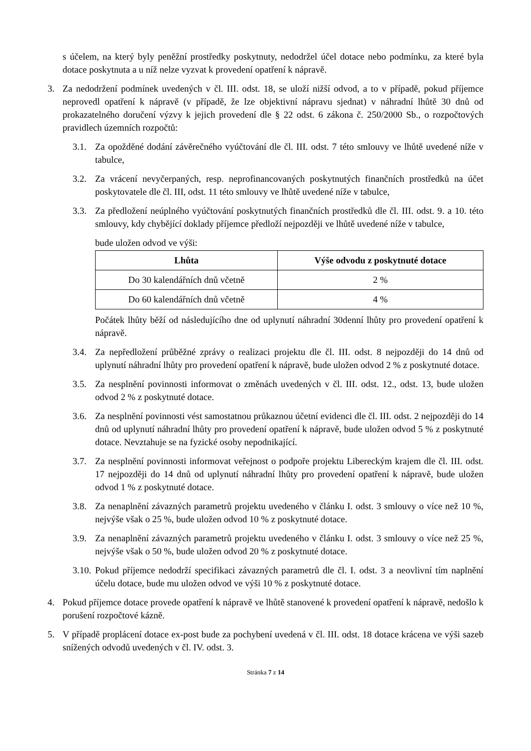s účelem, na který byly peněžní prostředky poskytnuty, nedodržel účel dotace nebo podmínku, za které byla dotace poskytnuta a u níž nelze vyzvat k provedení opatření k nápravě.
3. Za nedodržení podmínek uvedených v čl. III. odst. 18, se uloží nižší odvod, a to v případě, pokud příjemce neprovedl opatření k nápravě (v případě, že lze objektivní nápravu sjednat) v náhradní lhůtě 30 dnů od prokazatelného doručení výzvy k jejich provedení dle § 22 odst. 6 zákona č. 250/2000 Sb., o rozpočtových pravidlech územních rozpočtů:
3.1. Za opožděné dodání závěrečného vyúčtování dle čl. III. odst. 7 této smlouvy ve lhůtě uvedené níže v tabulce,
3.2. Za vrácení nevyčerpaných, resp. neprofinancovaných poskytnutých finančních prostředků na účet poskytovatele dle čl. III, odst. 11 této smlouvy ve lhůtě uvedené níže v tabulce,
3.3. Za předložení neúplného vyúčtování poskytnutých finančních prostředků dle čl. III. odst. 9. a 10. této smlouvy, kdy chybějící doklady příjemce předloží nejpozději ve lhůtě uvedené níže v tabulce,
bude uložen odvod ve výši:
| Lhůta | Výše odvodu z poskytnuté dotace |
| --- | --- |
| Do 30 kalendářních dnů včetně | 2 % |
| Do 60 kalendářních dnů včetně | 4 % |
Počátek lhůty běží od následujícího dne od uplynutí náhradní 30denní lhůty pro provedení opatření k nápravě.
3.4. Za nepředložení průběžné zprávy o realizaci projektu dle čl. III. odst. 8 nejpozději do 14 dnů od uplynutí náhradní lhůty pro provedení opatření k nápravě, bude uložen odvod 2 % z poskytnuté dotace.
3.5. Za nesplnění povinnosti informovat o změnách uvedených v čl. III. odst. 12., odst. 13, bude uložen odvod 2 % z poskytnuté dotace.
3.6. Za nesplnění povinnosti vést samostatnou průkaznou účetní evidenci dle čl. III. odst. 2 nejpozději do 14 dnů od uplynutí náhradní lhůty pro provedení opatření k nápravě, bude uložen odvod 5 % z poskytnuté dotace. Nevztahuje se na fyzické osoby nepodnikající.
3.7. Za nesplnění povinnosti informovat veřejnost o podpoře projektu Libereckým krajem dle čl. III. odst. 17 nejpozději do 14 dnů od uplynutí náhradní lhůty pro provedení opatření k nápravě, bude uložen odvod 1 % z poskytnuté dotace.
3.8. Za nenaplnění závazných parametrů projektu uvedeného v článku I. odst. 3 smlouvy o více než 10 %, nejvýše však o 25 %, bude uložen odvod 10 % z poskytnuté dotace.
3.9. Za nenaplnění závazných parametrů projektu uvedeného v článku I. odst. 3 smlouvy o více než 25 %, nejvýše však o 50 %, bude uložen odvod 20 % z poskytnuté dotace.
3.10. Pokud příjemce nedodrží specifikaci závazných parametrů dle čl. I. odst. 3 a neovlivní tím naplnění účelu dotace, bude mu uložen odvod ve výši 10 % z poskytnuté dotace.
4. Pokud příjemce dotace provede opatření k nápravě ve lhůtě stanovené k provedení opatření k nápravě, nedošlo k porušení rozpočtové kázně.
5. V případě proplácení dotace ex-post bude za pochybení uvedená v čl. III. odst. 18 dotace krácena ve výši sazeb snížených odvodů uvedených v čl. IV. odst. 3.
Stránka 7 z 14